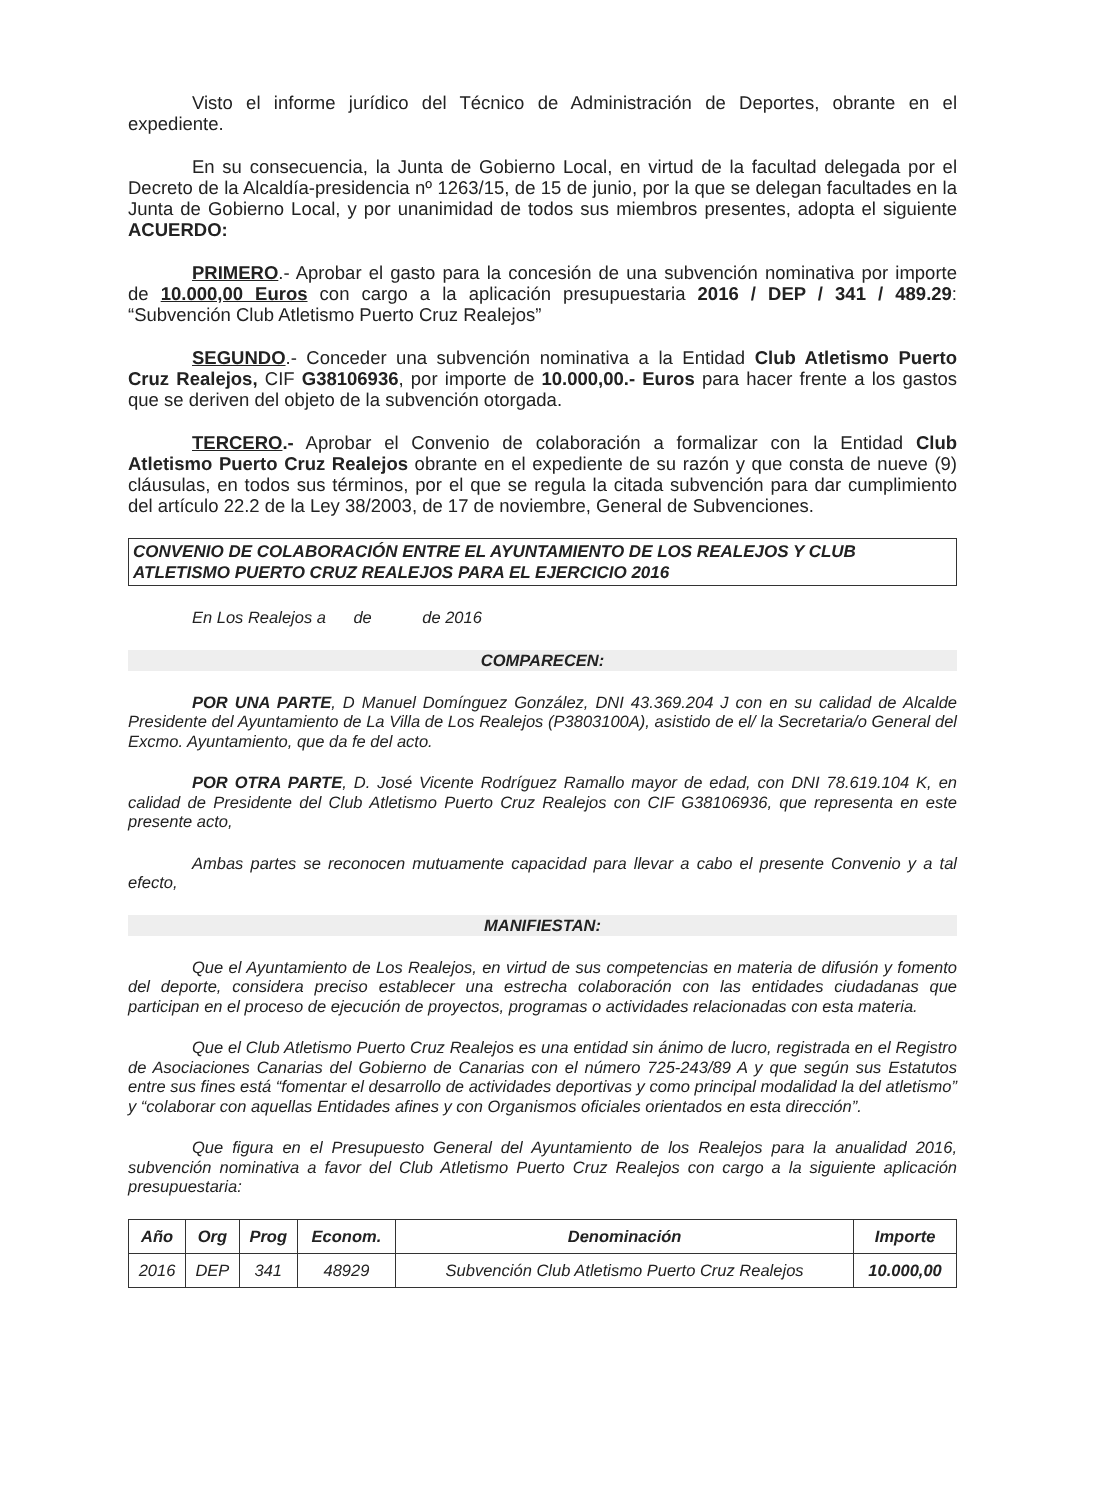Visto el informe jurídico del Técnico de Administración de Deportes, obrante en el expediente.
En su consecuencia, la Junta de Gobierno Local, en virtud de la facultad delegada por el Decreto de la Alcaldía-presidencia nº 1263/15, de 15 de junio, por la que se delegan facultades en la Junta de Gobierno Local, y por unanimidad de todos sus miembros presentes, adopta el siguiente ACUERDO:
PRIMERO.- Aprobar el gasto para la concesión de una subvención nominativa por importe de 10.000,00 Euros con cargo a la aplicación presupuestaria 2016 / DEP / 341 / 489.29: “Subvención Club Atletismo Puerto Cruz Realejos”
SEGUNDO.- Conceder una subvención nominativa a la Entidad Club Atletismo Puerto Cruz Realejos, CIF G38106936, por importe de 10.000,00.- Euros para hacer frente a los gastos que se deriven del objeto de la subvención otorgada.
TERCERO.- Aprobar el Convenio de colaboración a formalizar con la Entidad Club Atletismo Puerto Cruz Realejos obrante en el expediente de su razón y que consta de nueve (9) cláusulas, en todos sus términos, por el que se regula la citada subvención para dar cumplimiento del artículo 22.2 de la Ley 38/2003, de 17 de noviembre, General de Subvenciones.
CONVENIO DE COLABORACIÓN ENTRE EL AYUNTAMIENTO DE LOS REALEJOS Y CLUB ATLETISMO PUERTO CRUZ REALEJOS PARA EL EJERCICIO 2016
En Los Realejos a de de 2016
COMPARECEN:
POR UNA PARTE, D Manuel Domínguez González, DNI 43.369.204 J con en su calidad de Alcalde Presidente del Ayuntamiento de La Villa de Los Realejos (P3803100A), asistido de el/ la Secretaria/o General del Excmo. Ayuntamiento, que da fe del acto.
POR OTRA PARTE, D. José Vicente Rodríguez Ramallo mayor de edad, con DNI 78.619.104 K, en calidad de Presidente del Club Atletismo Puerto Cruz Realejos con CIF G38106936, que representa en este presente acto,
Ambas partes se reconocen mutuamente capacidad para llevar a cabo el presente Convenio y a tal efecto,
MANIFIESTAN:
Que el Ayuntamiento de Los Realejos, en virtud de sus competencias en materia de difusión y fomento del deporte, considera preciso establecer una estrecha colaboración con las entidades ciudadanas que participan en el proceso de ejecución de proyectos, programas o actividades relacionadas con esta materia.
Que el Club Atletismo Puerto Cruz Realejos es una entidad sin ánimo de lucro, registrada en el Registro de Asociaciones Canarias del Gobierno de Canarias con el número 725-243/89 A y que según sus Estatutos entre sus fines está “fomentar el desarrollo de actividades deportivas y como principal modalidad la del atletismo” y “colaborar con aquellas Entidades afines y con Organismos oficiales orientados en esta dirección”.
Que figura en el Presupuesto General del Ayuntamiento de los Realejos para la anualidad 2016, subvención nominativa a favor del Club Atletismo Puerto Cruz Realejos con cargo a la siguiente aplicación presupuestaria:
| Año | Org | Prog | Econom. | Denominación | Importe |
| --- | --- | --- | --- | --- | --- |
| 2016 | DEP | 341 | 48929 | Subvención Club Atletismo Puerto Cruz Realejos | 10.000,00 |